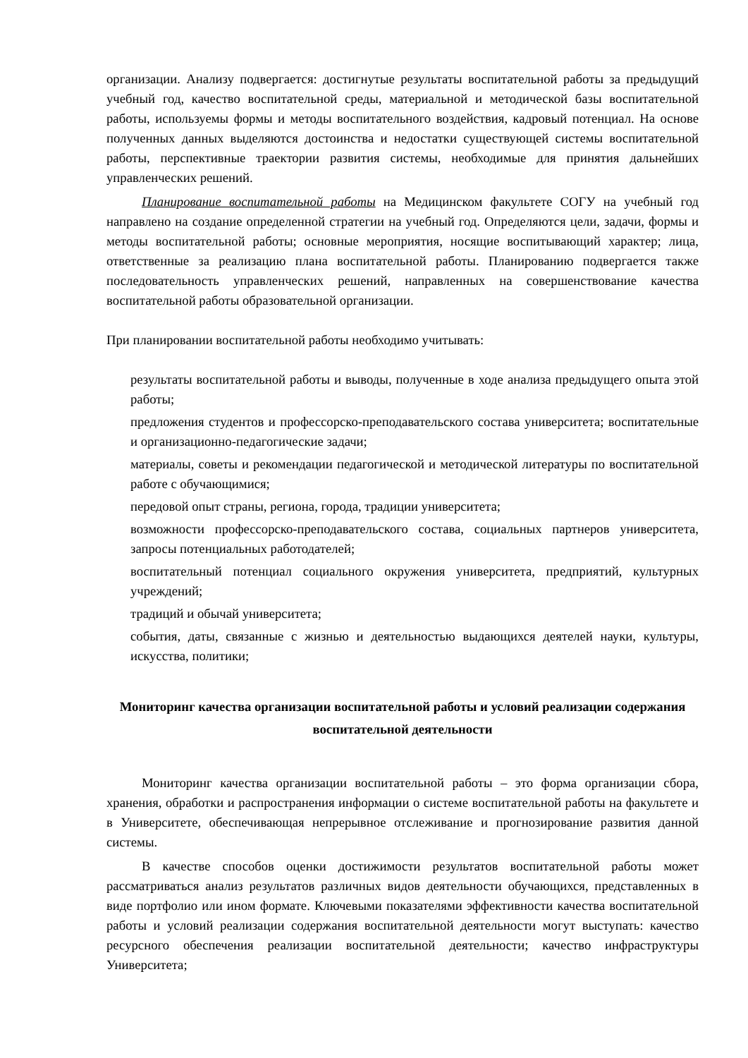организации. Анализу подвергается: достигнутые результаты воспитательной работы за предыдущий учебный год, качество воспитательной среды, материальной и методической базы воспитательной работы, используемы формы и методы воспитательного воздействия, кадровый потенциал. На основе полученных данных выделяются достоинства и недостатки существующей системы воспитательной работы, перспективные траектории развития системы, необходимые для принятия дальнейших управленческих решений.
Планирование воспитательной работы на Медицинском факультете СОГУ на учебный год направлено на создание определенной стратегии на учебный год. Определяются цели, задачи, формы и методы воспитательной работы; основные мероприятия, носящие воспитывающий характер; лица, ответственные за реализацию плана воспитательной работы. Планированию подвергается также последовательность управленческих решений, направленных на совершенствование качества воспитательной работы образовательной организации.
При планировании воспитательной работы необходимо учитывать:
результаты воспитательной работы и выводы, полученные в ходе анализа предыдущего опыта этой работы;
предложения студентов и профессорско-преподавательского состава университета; воспитательные и организационно-педагогические задачи;
материалы, советы и рекомендации педагогической и методической литературы по воспитательной работе с обучающимися;
передовой опыт страны, региона, города, традиции университета;
возможности профессорско-преподавательского состава, социальных партнеров университета, запросы потенциальных работодателей;
воспитательный потенциал социального окружения университета, предприятий, культурных учреждений;
традиций и обычай университета;
события, даты, связанные с жизнью и деятельностью выдающихся деятелей науки, культуры, искусства, политики;
Мониторинг качества организации воспитательной работы и условий реализации содержания воспитательной деятельности
Мониторинг качества организации воспитательной работы – это форма организации сбора, хранения, обработки и распространения информации о системе воспитательной работы на факультете и в Университете, обеспечивающая непрерывное отслеживание и прогнозирование развития данной системы.
В качестве способов оценки достижимости результатов воспитательной работы может рассматриваться анализ результатов различных видов деятельности обучающихся, представленных в виде портфолио или ином формате. Ключевыми показателями эффективности качества воспитательной работы и условий реализации содержания воспитательной деятельности могут выступать: качество ресурсного обеспечения реализации воспитательной деятельности; качество инфраструктуры Университета;